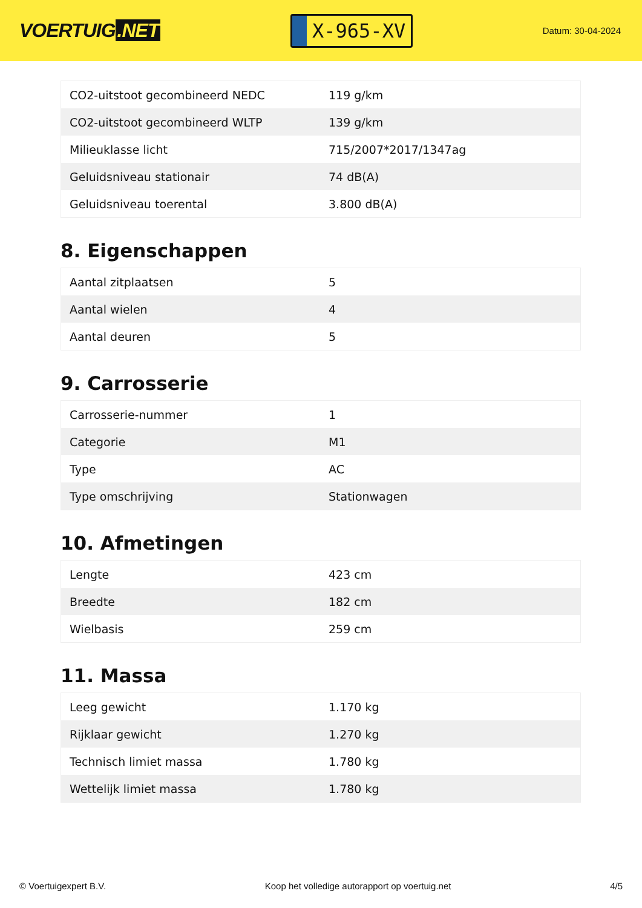VOERTUIG.NET
X-965-XV
Datum: 30-04-2024
| CO2-uitstoot gecombineerd NEDC | 119 g/km |
| CO2-uitstoot gecombineerd WLTP | 139 g/km |
| Milieuklasse licht | 715/2007*2017/1347ag |
| Geluidsniveau stationair | 74 dB(A) |
| Geluidsniveau toerental | 3.800 dB(A) |
8. Eigenschappen
| Aantal zitplaatsen | 5 |
| Aantal wielen | 4 |
| Aantal deuren | 5 |
9. Carrosserie
| Carrosserie-nummer | 1 |
| Categorie | M1 |
| Type | AC |
| Type omschrijving | Stationwagen |
10. Afmetingen
| Lengte | 423 cm |
| Breedte | 182 cm |
| Wielbasis | 259 cm |
11. Massa
| Leeg gewicht | 1.170 kg |
| Rijklaar gewicht | 1.270 kg |
| Technisch limiet massa | 1.780 kg |
| Wettelijk limiet massa | 1.780 kg |
© Voertuigexpert B.V. Koop het volledige autorapport op voertuig.net 4/5